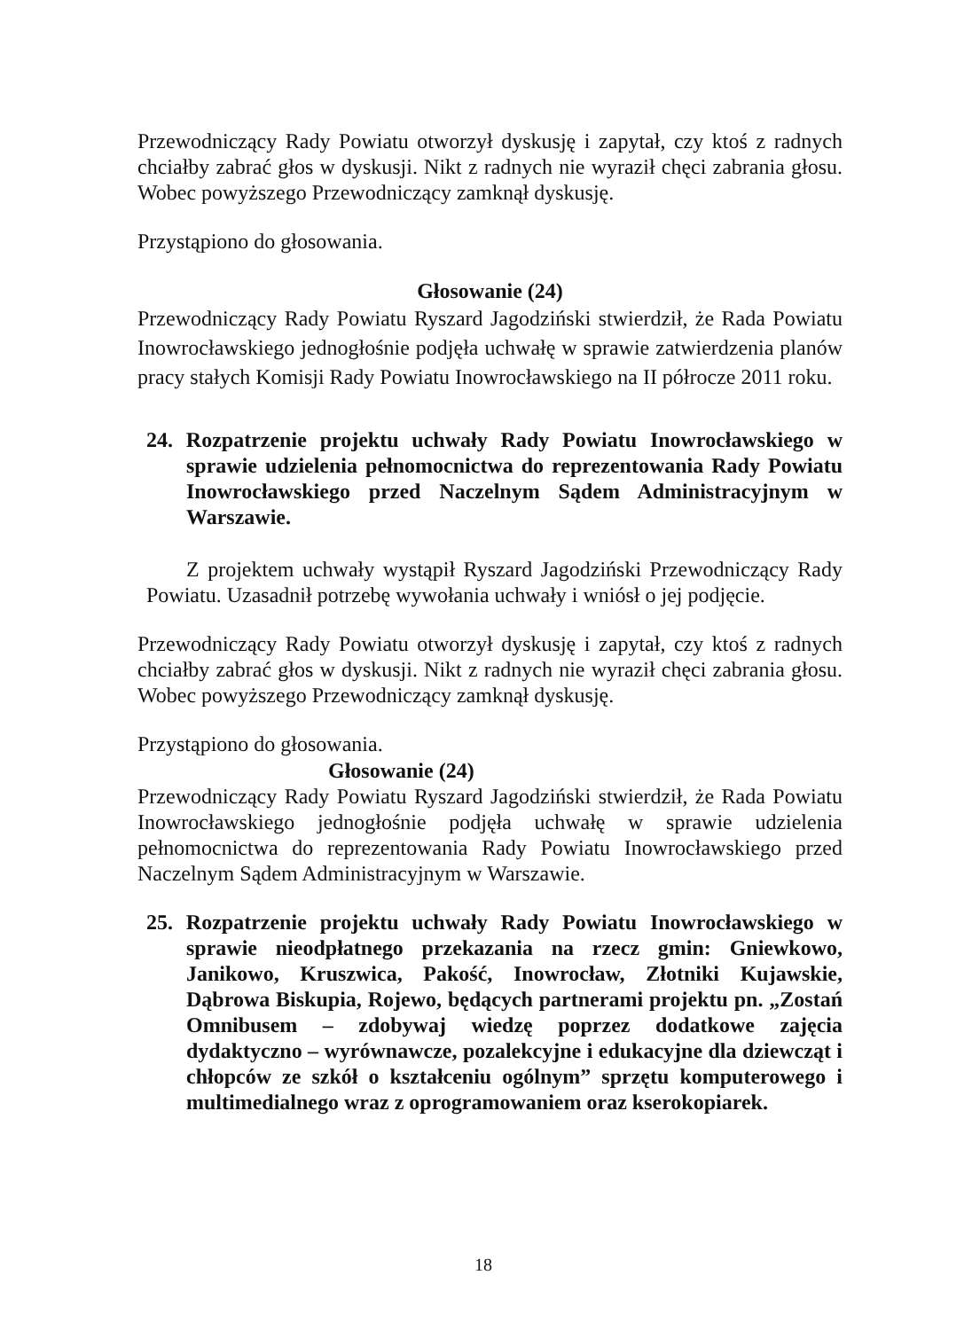Przewodniczący Rady Powiatu otworzył dyskusję i zapytał, czy ktoś z radnych chciałby zabrać głos w dyskusji. Nikt z radnych nie wyraził chęci zabrania głosu. Wobec powyższego Przewodniczący zamknął dyskusję.
Przystąpiono do głosowania.
Głosowanie (24)
Przewodniczący Rady Powiatu Ryszard Jagodziński stwierdził, że Rada Powiatu Inowrocławskiego jednogłośnie podjęła uchwałę w sprawie zatwierdzenia planów pracy stałych Komisji Rady Powiatu Inowrocławskiego na II półrocze 2011 roku.
24. Rozpatrzenie projektu uchwały Rady Powiatu Inowrocławskiego w sprawie udzielenia pełnomocnictwa do reprezentowania Rady Powiatu Inowrocławskiego przed Naczelnym Sądem Administracyjnym w Warszawie.
Z projektem uchwały wystąpił Ryszard Jagodziński Przewodniczący Rady Powiatu. Uzasadnił potrzebę wywołania uchwały i wniósł o jej podjęcie.
Przewodniczący Rady Powiatu otworzył dyskusję i zapytał, czy ktoś z radnych chciałby zabrać głos w dyskusji. Nikt z radnych nie wyraził chęci zabrania głosu. Wobec powyższego Przewodniczący zamknął dyskusję.
Przystąpiono do głosowania.
Głosowanie (24)
Przewodniczący Rady Powiatu Ryszard Jagodziński stwierdził, że Rada Powiatu Inowrocławskiego jednogłośnie podjęła uchwałę w sprawie udzielenia pełnomocnictwa do reprezentowania Rady Powiatu Inowrocławskiego przed Naczelnym Sądem Administracyjnym w Warszawie.
25. Rozpatrzenie projektu uchwały Rady Powiatu Inowrocławskiego w sprawie nieodpłatnego przekazania na rzecz gmin: Gniewkowo, Janikowo, Kruszwica, Pakość, Inowrocław, Złotniki Kujawskie, Dąbrowa Biskupia, Rojewo, będących partnerami projektu pn. „Zostań Omnibusem – zdobywaj wiedzę poprzez dodatkowe zajęcia dydaktyczno – wyrównawcze, pozalekcyjne i edukacyjne dla dziewcząt i chłopców ze szkół o kształceniu ogólnym” sprzętu komputerowego i multimedialnego wraz z oprogramowaniem oraz kserokopiarek.
18